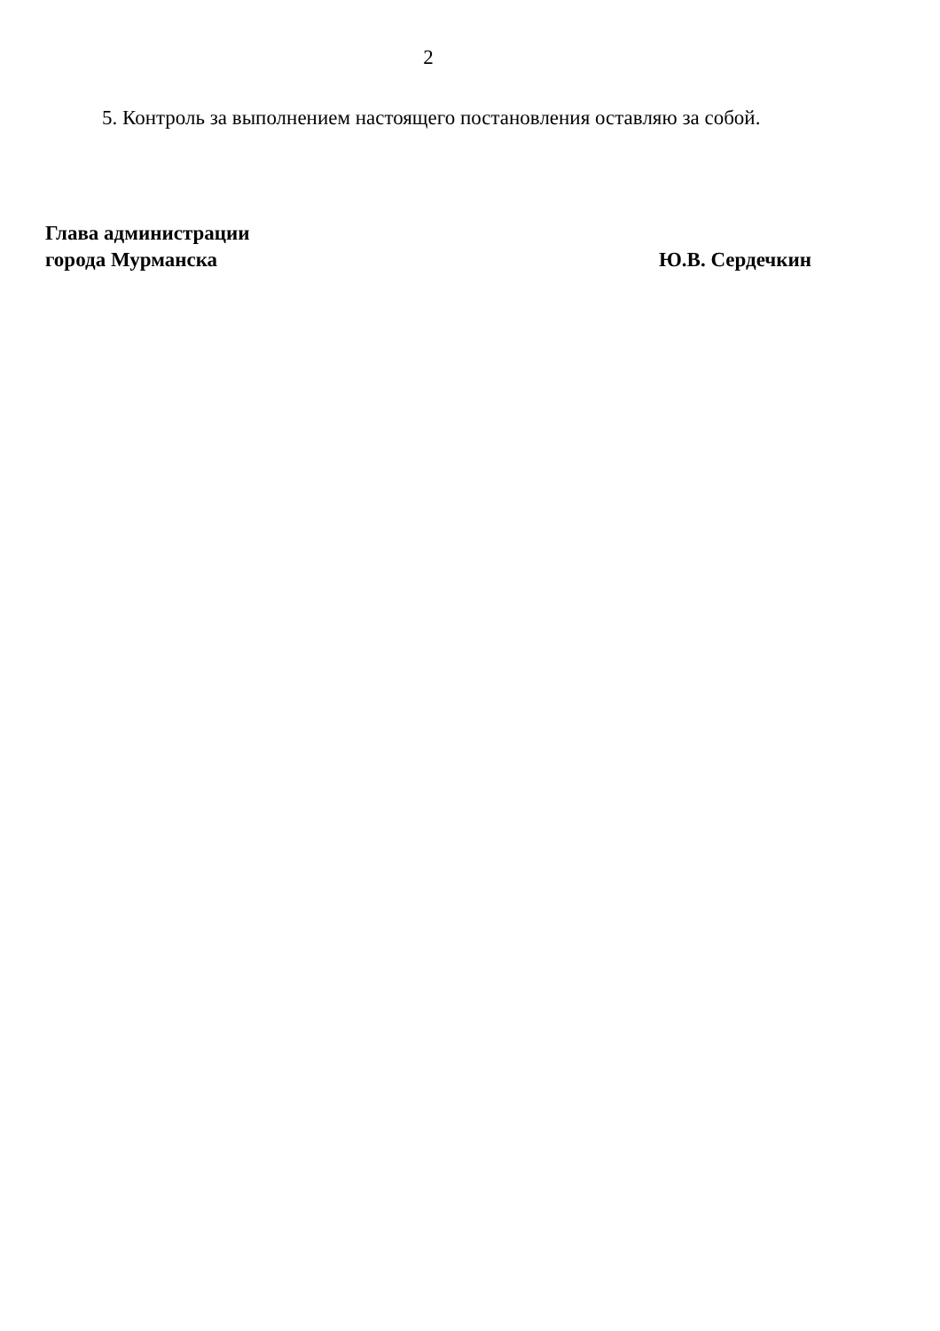2
5. Контроль за выполнением настоящего постановления оставляю за собой.
Глава администрации
города Мурманска
Ю.В. Сердечкин